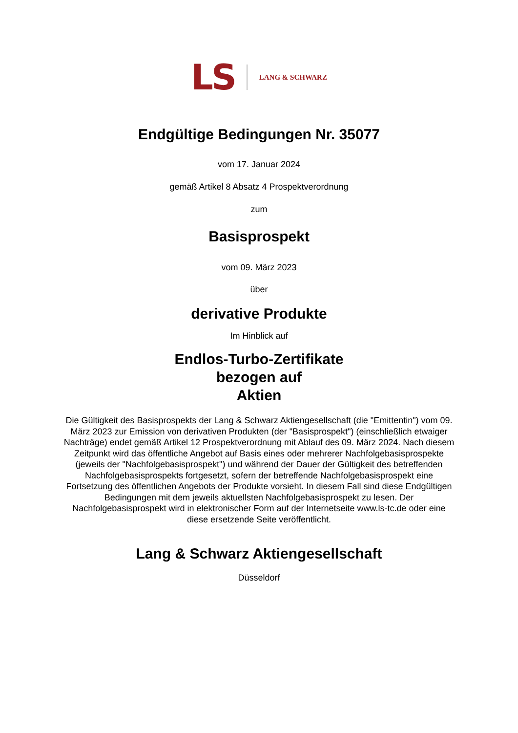LS LANG & SCHWARZ
Endgültige Bedingungen Nr. 35077
vom 17. Januar 2024
gemäß Artikel 8 Absatz 4 Prospektverordnung
zum
Basisprospekt
vom 09. März 2023
über
derivative Produkte
Im Hinblick auf
Endlos-Turbo-Zertifikate
bezogen auf
Aktien
Die Gültigkeit des Basisprospekts der Lang & Schwarz Aktiengesellschaft (die "Emittentin") vom 09. März 2023 zur Emission von derivativen Produkten (der "Basisprospekt") (einschließlich etwaiger Nachträge) endet gemäß Artikel 12 Prospektverordnung mit Ablauf des 09. März 2024. Nach diesem Zeitpunkt wird das öffentliche Angebot auf Basis eines oder mehrerer Nachfolgebasisprospekte (jeweils der "Nachfolgebasisprospekt") und während der Dauer der Gültigkeit des betreffenden Nachfolgebasisprospekts fortgesetzt, sofern der betreffende Nachfolgebasisprospekt eine Fortsetzung des öffentlichen Angebots der Produkte vorsieht. In diesem Fall sind diese Endgültigen Bedingungen mit dem jeweils aktuellsten Nachfolgebasisprospekt zu lesen. Der Nachfolgebasisprospekt wird in elektronischer Form auf der Internetseite www.ls-tc.de oder eine diese ersetzende Seite veröffentlicht.
Lang & Schwarz Aktiengesellschaft
Düsseldorf